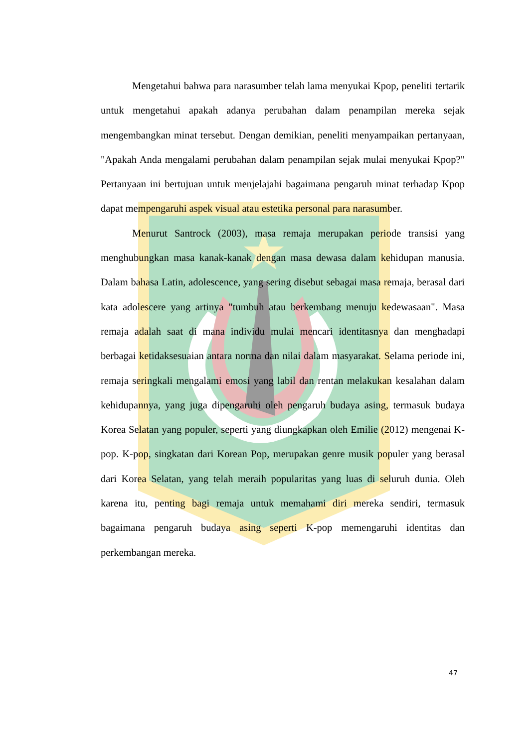Mengetahui bahwa para narasumber telah lama menyukai Kpop, peneliti tertarik untuk mengetahui apakah adanya perubahan dalam penampilan mereka sejak mengembangkan minat tersebut. Dengan demikian, peneliti menyampaikan pertanyaan, "Apakah Anda mengalami perubahan dalam penampilan sejak mulai menyukai Kpop?" Pertanyaan ini bertujuan untuk menjelajahi bagaimana pengaruh minat terhadap Kpop dapat mempengaruhi aspek visual atau estetika personal para narasumber.
Menurut Santrock (2003), masa remaja merupakan periode transisi yang menghubungkan masa kanak-kanak dengan masa dewasa dalam kehidupan manusia. Dalam bahasa Latin, adolescence, yang sering disebut sebagai masa remaja, berasal dari kata adolescere yang artinya "tumbuh atau berkembang menuju kedewasaan". Masa remaja adalah saat di mana individu mulai mencari identitasnya dan menghadapi berbagai ketidaksesuaian antara norma dan nilai dalam masyarakat. Selama periode ini, remaja seringkali mengalami emosi yang labil dan rentan melakukan kesalahan dalam kehidupannya, yang juga dipengaruhi oleh pengaruh budaya asing, termasuk budaya Korea Selatan yang populer, seperti yang diungkapkan oleh Emilie (2012) mengenai K-pop. K-pop, singkatan dari Korean Pop, merupakan genre musik populer yang berasal dari Korea Selatan, yang telah meraih popularitas yang luas di seluruh dunia. Oleh karena itu, penting bagi remaja untuk memahami diri mereka sendiri, termasuk bagaimana pengaruh budaya asing seperti K-pop memengaruhi identitas dan perkembangan mereka.
47